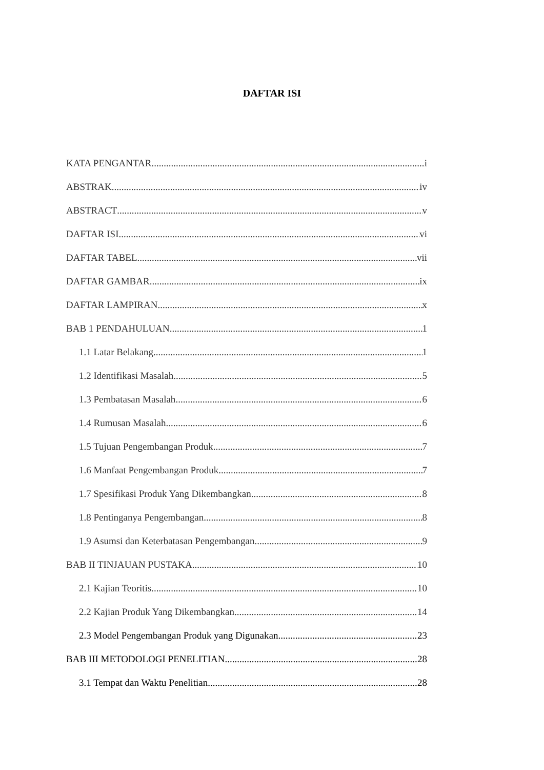DAFTAR ISI
KATA PENGANTAR i
ABSTRAK iv
ABSTRACT v
DAFTAR ISI vi
DAFTAR TABEL vii
DAFTAR GAMBAR ix
DAFTAR LAMPIRAN x
BAB 1 PENDAHULUAN 1
1.1 Latar Belakang 1
1.2 Identifikasi Masalah 5
1.3 Pembatasan Masalah 6
1.4 Rumusan Masalah 6
1.5 Tujuan Pengembangan Produk 7
1.6 Manfaat Pengembangan Produk 7
1.7 Spesifikasi Produk Yang Dikembangkan 8
1.8 Pentinganya Pengembangan 8
1.9 Asumsi dan Keterbatasan Pengembangan 9
BAB II TINJAUAN PUSTAKA 10
2.1 Kajian Teoritis 10
2.2 Kajian Produk Yang Dikembangkan 14
2.3 Model Pengembangan Produk yang Digunakan 23
BAB III METODOLOGI PENELITIAN 28
3.1 Tempat dan Waktu Penelitian 28